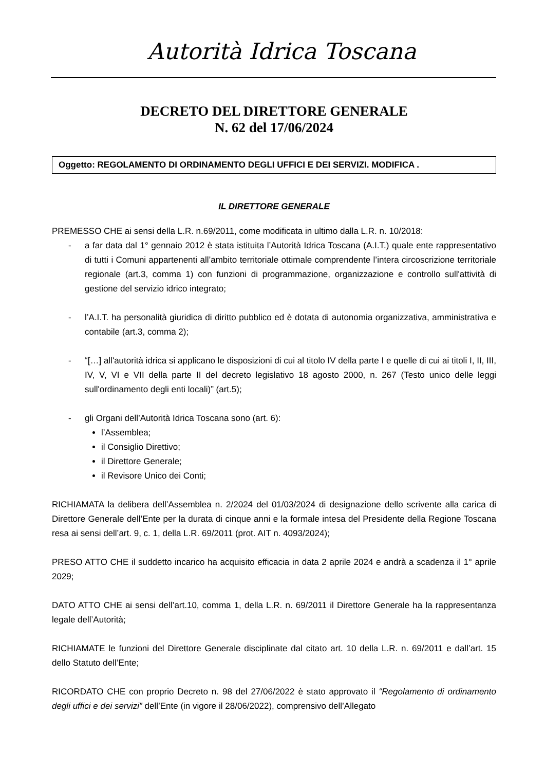Autorità Idrica Toscana
DECRETO DEL DIRETTORE GENERALE
N. 62 del 17/06/2024
Oggetto: REGOLAMENTO DI ORDINAMENTO DEGLI UFFICI E DEI SERVIZI. MODIFICA .
IL DIRETTORE GENERALE
PREMESSO CHE ai sensi della L.R. n.69/2011, come modificata in ultimo dalla L.R. n. 10/2018:
- a far data dal 1° gennaio 2012 è stata istituita l’Autorità Idrica Toscana (A.I.T.) quale ente rappresentativo di tutti i Comuni appartenenti all’ambito territoriale ottimale comprendente l’intera circoscrizione territoriale regionale (art.3, comma 1) con funzioni di programmazione, organizzazione e controllo sull'attività di gestione del servizio idrico integrato;
- l’A.I.T. ha personalità giuridica di diritto pubblico ed è dotata di autonomia organizzativa, amministrativa e contabile (art.3, comma 2);
- “[…] all'autorità idrica si applicano le disposizioni di cui al titolo IV della parte I e quelle di cui ai titoli I, II, III, IV, V, VI e VII della parte II del decreto legislativo 18 agosto 2000, n. 267 (Testo unico delle leggi sull'ordinamento degli enti locali)” (art.5);
- gli Organi dell’Autorità Idrica Toscana sono (art. 6):
l’Assemblea;
il Consiglio Direttivo;
il Direttore Generale;
il Revisore Unico dei Conti;
RICHIAMATA la delibera dell’Assemblea n. 2/2024 del 01/03/2024 di designazione dello scrivente alla carica di Direttore Generale dell’Ente per la durata di cinque anni e la formale intesa del Presidente della Regione Toscana resa ai sensi dell’art. 9, c. 1, della L.R. 69/2011 (prot. AIT n. 4093/2024);
PRESO ATTO CHE il suddetto incarico ha acquisito efficacia in data 2 aprile 2024 e andrà a scadenza il 1° aprile 2029;
DATO ATTO CHE ai sensi dell’art.10, comma 1, della L.R. n. 69/2011 il Direttore Generale ha la rappresentanza legale dell’Autorità;
RICHIAMATE le funzioni del Direttore Generale disciplinate dal citato art. 10 della L.R. n. 69/2011 e dall’art. 15 dello Statuto dell’Ente;
RICORDATO CHE con proprio Decreto n. 98 del 27/06/2022 è stato approvato il “Regolamento di ordinamento degli uffici e dei servizi” dell’Ente (in vigore il 28/06/2022), comprensivo dell’Allegato